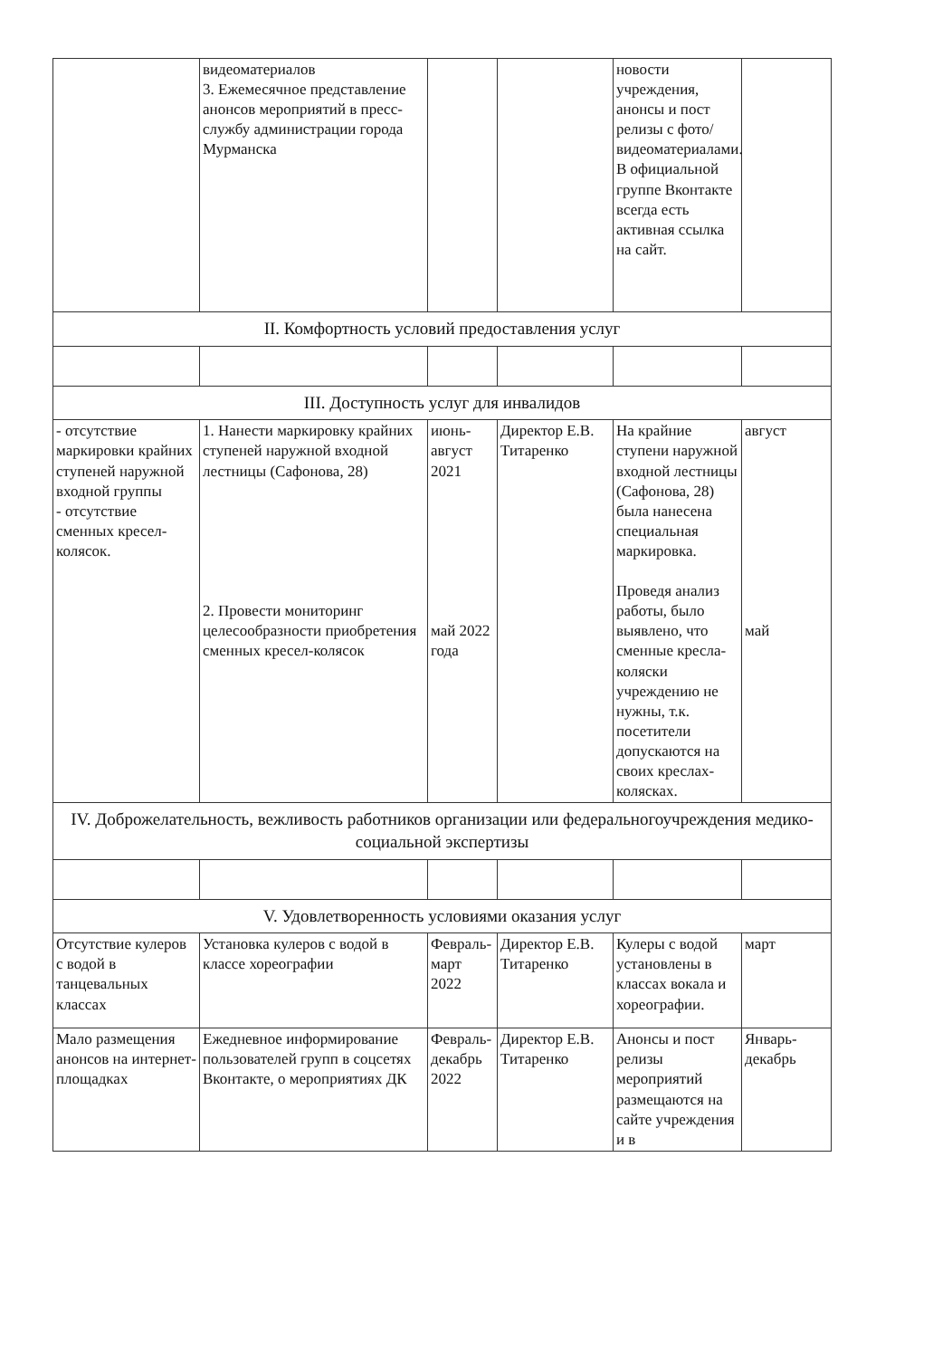| | видеоматериалов 3. Ежемесячное представление анонсов мероприятий в пресс-службу администрации города Мурманска | | | новости учреждения, анонсы и пост релизы с фото/видеоматериалами. В официальной группе Вконтакте всегда есть активная ссылка на сайт. | |
| II. Комфортность условий предоставления услуг | | | | | |
| III. Доступность услуг для инвалидов | | | | | |
| - отсутствие маркировки крайних ступеней наружной входной группы - отсутствие сменных кресел-колясок. | 1. Нанести маркировку крайних ступеней наружной входной лестницы (Сафонова, 28) 2. Провести мониторинг целесообразности приобретения сменных кресел-колясок | июнь-август 2021 май 2022 года | Директор Е.В. Титаренко | На крайние ступени наружной входной лестницы (Сафонова, 28) была нанесена специальная маркировка. Проведя анализ работы, было выявлено, что сменные кресла-коляски учреждению не нужны, т.к. посетители допускаются на своих креслах-колясках. | август май |
| IV. Доброжелательность, вежливость работников организации или федеральногоучреждения медико-социальной экспертизы | | | | | |
| V. Удовлетворенность условиями оказания услуг | | | | | |
| Отсутствие кулеров с водой в танцевальных классах | Установка кулеров с водой в классе хореографии | Февраль-март 2022 | Директор Е.В. Титаренко | Кулеры с водой установлены в классах вокала и хореографии. | март |
| Мало размещения анонсов на интернет-площадках | Ежедневное информирование пользователей групп в соцсетях Вконтакте, о мероприятиях ДК | Февраль-декабрь 2022 | Директор Е.В. Титаренко | Анонсы и пост релизы мероприятий размещаются на сайте учреждения и в | Январь-декабрь |